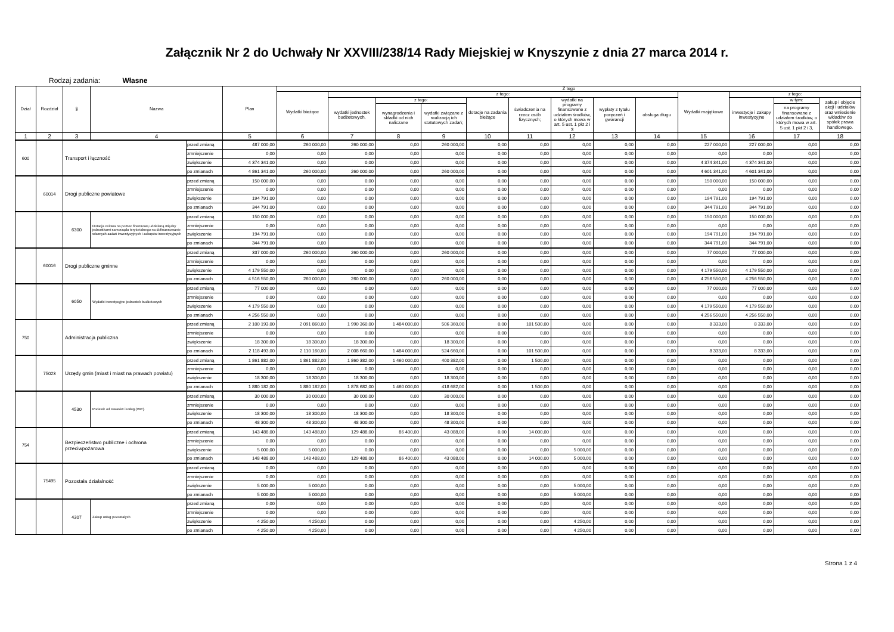Załącznik Nr 2 do Uchwały Nr XXVIII/238/14 Rady Miejskiej w Knyszynie z dnia 27 marca 2014 r.
Rodzaj zadania: Własne
| Dział | Rozdział | § | Nazwa | | Plan | Z tego | | | | | | | | | | | | |
| --- | --- | --- | --- | --- | --- | --- | --- | --- | --- | --- | --- | --- | --- | --- | --- | --- | --- | --- |
| | | | | | | Wydatki bieżące | z tego: | | | | | | | | Wydatki majątkowe | z tego: | | |
| | | | | | | | wydatki jednostek budżetowych, | z tego: | | dotacje na zadania bieżące | świadczenia na rzecz osób fizycznych; | wydatki na programy finansowane z udziałem środków, o których mowa w art. 5 ust. 1 pkt 2 i 3 | wypłaty z tytułu poręczeń i gwarancji | obsługa długu | | inwestycje i zakupy inwestycyjne | w tym: | zakup i objęcie akcji i udziałów oraz wniesienie wkładów do spółek prawa handlowego. |
| | | | | | | | | wynagrodzenia i składki od nich naliczane | wydatki związane z realizacją ich statutowych zadań; | | | | | | | | na programy finansowane z udziałem środków, o których mowa w art. 5 ust. 1 pkt 2 i 3, | |
| 1 | 2 | 3 | 4 | | 5 | 6 | 7 | 8 | 9 | 10 | 11 | 12 | 13 | 14 | 15 | 16 | 17 | 18 |
| 600 | | Transport i łączność | | przed zmianą | 487 000,00 | 260 000,00 | 260 000,00 | 0,00 | 260 000,00 | 0,00 | 0,00 | 0,00 | 0,00 | 0,00 | 227 000,00 | 227 000,00 | 0,00 | 0,00 |
| | | | | zmniejszenie | 0,00 | 0,00 | 0,00 | 0,00 | 0,00 | 0,00 | 0,00 | 0,00 | 0,00 | 0,00 | 0,00 | 0,00 | 0,00 | 0,00 |
| | | | | zwiększenie | 4 374 341,00 | 0,00 | 0,00 | 0,00 | 0,00 | 0,00 | 0,00 | 0,00 | 0,00 | 0,00 | 4 374 341,00 | 4 374 341,00 | 0,00 | 0,00 |
| | | | | po zmianach | 4 861 341,00 | 260 000,00 | 260 000,00 | 0,00 | 260 000,00 | 0,00 | 0,00 | 0,00 | 0,00 | 0,00 | 4 601 341,00 | 4 601 341,00 | 0,00 | 0,00 |
| | 60014 | Drogi publiczne powiatowe | | przed zmianą | 150 000,00 | 0,00 | 0,00 | 0,00 | 0,00 | 0,00 | 0,00 | 0,00 | 0,00 | 0,00 | 150 000,00 | 150 000,00 | 0,00 | 0,00 |
| | | | | zmniejszenie | 0,00 | 0,00 | 0,00 | 0,00 | 0,00 | 0,00 | 0,00 | 0,00 | 0,00 | 0,00 | 0,00 | 0,00 | 0,00 | 0,00 |
| | | | | zwiększenie | 194 791,00 | 0,00 | 0,00 | 0,00 | 0,00 | 0,00 | 0,00 | 0,00 | 0,00 | 0,00 | 194 791,00 | 194 791,00 | 0,00 | 0,00 |
| | | | | po zmianach | 344 791,00 | 0,00 | 0,00 | 0,00 | 0,00 | 0,00 | 0,00 | 0,00 | 0,00 | 0,00 | 344 791,00 | 344 791,00 | 0,00 | 0,00 |
| | | 6300 | Dotacja celowa na pomoc finansową udzielaną między jednostkami samorządu terytorialnego na dofinansowanie własnych zadań inwestycyjnych i zakupów inwestycyjnych | przed zmianą | 150 000,00 | 0,00 | 0,00 | 0,00 | 0,00 | 0,00 | 0,00 | 0,00 | 0,00 | 0,00 | 150 000,00 | 150 000,00 | 0,00 | 0,00 |
| | | | | zmniejszenie | 0,00 | 0,00 | 0,00 | 0,00 | 0,00 | 0,00 | 0,00 | 0,00 | 0,00 | 0,00 | 0,00 | 0,00 | 0,00 | 0,00 |
| | | | | zwiększenie | 194 791,00 | 0,00 | 0,00 | 0,00 | 0,00 | 0,00 | 0,00 | 0,00 | 0,00 | 0,00 | 194 791,00 | 194 791,00 | 0,00 | 0,00 |
| | | | | po zmianach | 344 791,00 | 0,00 | 0,00 | 0,00 | 0,00 | 0,00 | 0,00 | 0,00 | 0,00 | 0,00 | 344 791,00 | 344 791,00 | 0,00 | 0,00 |
| | 60016 | Drogi publiczne gminne | | przed zmianą | 337 000,00 | 260 000,00 | 260 000,00 | 0,00 | 260 000,00 | 0,00 | 0,00 | 0,00 | 0,00 | 0,00 | 77 000,00 | 77 000,00 | 0,00 | 0,00 |
| | | | | zmniejszenie | 0,00 | 0,00 | 0,00 | 0,00 | 0,00 | 0,00 | 0,00 | 0,00 | 0,00 | 0,00 | 0,00 | 0,00 | 0,00 | 0,00 |
| | | | | zwiększenie | 4 179 550,00 | 0,00 | 0,00 | 0,00 | 0,00 | 0,00 | 0,00 | 0,00 | 0,00 | 0,00 | 4 179 550,00 | 4 179 550,00 | 0,00 | 0,00 |
| | | | | po zmianach | 4 516 550,00 | 260 000,00 | 260 000,00 | 0,00 | 260 000,00 | 0,00 | 0,00 | 0,00 | 0,00 | 0,00 | 4 256 550,00 | 4 256 550,00 | 0,00 | 0,00 |
| | | 6050 | Wydatki inwestycyjne jednostek budżetowych | przed zmianą | 77 000,00 | 0,00 | 0,00 | 0,00 | 0,00 | 0,00 | 0,00 | 0,00 | 0,00 | 0,00 | 77 000,00 | 77 000,00 | 0,00 | 0,00 |
| | | | | zmniejszenie | 0,00 | 0,00 | 0,00 | 0,00 | 0,00 | 0,00 | 0,00 | 0,00 | 0,00 | 0,00 | 0,00 | 0,00 | 0,00 | 0,00 |
| | | | | zwiększenie | 4 179 550,00 | 0,00 | 0,00 | 0,00 | 0,00 | 0,00 | 0,00 | 0,00 | 0,00 | 0,00 | 4 179 550,00 | 4 179 550,00 | 0,00 | 0,00 |
| | | | | po zmianach | 4 256 550,00 | 0,00 | 0,00 | 0,00 | 0,00 | 0,00 | 0,00 | 0,00 | 0,00 | 0,00 | 4 256 550,00 | 4 256 550,00 | 0,00 | 0,00 |
| 750 | | Administracja publiczna | | przed zmianą | 2 100 193,00 | 2 091 860,00 | 1 990 360,00 | 1 484 000,00 | 506 360,00 | 0,00 | 101 500,00 | 0,00 | 0,00 | 0,00 | 8 333,00 | 8 333,00 | 0,00 | 0,00 |
| | | | | zmniejszenie | 0,00 | 0,00 | 0,00 | 0,00 | 0,00 | 0,00 | 0,00 | 0,00 | 0,00 | 0,00 | 0,00 | 0,00 | 0,00 | 0,00 |
| | | | | zwiększenie | 18 300,00 | 18 300,00 | 18 300,00 | 0,00 | 18 300,00 | 0,00 | 0,00 | 0,00 | 0,00 | 0,00 | 0,00 | 0,00 | 0,00 | 0,00 |
| | | | | po zmianach | 2 118 493,00 | 2 110 160,00 | 2 008 660,00 | 1 484 000,00 | 524 660,00 | 0,00 | 101 500,00 | 0,00 | 0,00 | 0,00 | 8 333,00 | 8 333,00 | 0,00 | 0,00 |
| | 75023 | Urzędy gmin (miast i miast na prawach powiatu) | | przed zmianą | 1 861 882,00 | 1 861 882,00 | 1 860 382,00 | 1 460 000,00 | 400 382,00 | 0,00 | 1 500,00 | 0,00 | 0,00 | 0,00 | 0,00 | 0,00 | 0,00 | 0,00 |
| | | | | zmniejszenie | 0,00 | 0,00 | 0,00 | 0,00 | 0,00 | 0,00 | 0,00 | 0,00 | 0,00 | 0,00 | 0,00 | 0,00 | 0,00 | 0,00 |
| | | | | zwiększenie | 18 300,00 | 18 300,00 | 18 300,00 | 0,00 | 18 300,00 | 0,00 | 0,00 | 0,00 | 0,00 | 0,00 | 0,00 | 0,00 | 0,00 | 0,00 |
| | | | | po zmianach | 1 880 182,00 | 1 880 182,00 | 1 878 682,00 | 1 460 000,00 | 418 682,00 | 0,00 | 1 500,00 | 0,00 | 0,00 | 0,00 | 0,00 | 0,00 | 0,00 | 0,00 |
| | | 4530 | Podatek od towarów i usług (VAT). | przed zmianą | 30 000,00 | 30 000,00 | 30 000,00 | 0,00 | 30 000,00 | 0,00 | 0,00 | 0,00 | 0,00 | 0,00 | 0,00 | 0,00 | 0,00 | 0,00 |
| | | | | zmniejszenie | 0,00 | 0,00 | 0,00 | 0,00 | 0,00 | 0,00 | 0,00 | 0,00 | 0,00 | 0,00 | 0,00 | 0,00 | 0,00 | 0,00 |
| | | | | zwiększenie | 18 300,00 | 18 300,00 | 18 300,00 | 0,00 | 18 300,00 | 0,00 | 0,00 | 0,00 | 0,00 | 0,00 | 0,00 | 0,00 | 0,00 | 0,00 |
| | | | | po zmianach | 48 300,00 | 48 300,00 | 48 300,00 | 0,00 | 48 300,00 | 0,00 | 0,00 | 0,00 | 0,00 | 0,00 | 0,00 | 0,00 | 0,00 | 0,00 |
| 754 | | Bezpieczeństwo publiczne i ochrona przeciwpożarowa | | przed zmianą | 143 488,00 | 143 488,00 | 129 488,00 | 86 400,00 | 43 088,00 | 0,00 | 14 000,00 | 0,00 | 0,00 | 0,00 | 0,00 | 0,00 | 0,00 | 0,00 |
| | | | | zmniejszenie | 0,00 | 0,00 | 0,00 | 0,00 | 0,00 | 0,00 | 0,00 | 0,00 | 0,00 | 0,00 | 0,00 | 0,00 | 0,00 | 0,00 |
| | | | | zwiększenie | 5 000,00 | 5 000,00 | 0,00 | 0,00 | 0,00 | 0,00 | 0,00 | 5 000,00 | 0,00 | 0,00 | 0,00 | 0,00 | 0,00 | 0,00 |
| | | | | po zmianach | 148 488,00 | 148 488,00 | 129 488,00 | 86 400,00 | 43 088,00 | 0,00 | 14 000,00 | 5 000,00 | 0,00 | 0,00 | 0,00 | 0,00 | 0,00 | 0,00 |
| | 75495 | Pozostała działalność | | przed zmianą | 0,00 | 0,00 | 0,00 | 0,00 | 0,00 | 0,00 | 0,00 | 0,00 | 0,00 | 0,00 | 0,00 | 0,00 | 0,00 | 0,00 |
| | | | | zmniejszenie | 0,00 | 0,00 | 0,00 | 0,00 | 0,00 | 0,00 | 0,00 | 0,00 | 0,00 | 0,00 | 0,00 | 0,00 | 0,00 | 0,00 |
| | | | | zwiększenie | 5 000,00 | 5 000,00 | 0,00 | 0,00 | 0,00 | 0,00 | 0,00 | 5 000,00 | 0,00 | 0,00 | 0,00 | 0,00 | 0,00 | 0,00 |
| | | | | po zmianach | 5 000,00 | 5 000,00 | 0,00 | 0,00 | 0,00 | 0,00 | 0,00 | 5 000,00 | 0,00 | 0,00 | 0,00 | 0,00 | 0,00 | 0,00 |
| | | 4307 | Zakup usług pozostałych | przed zmianą | 0,00 | 0,00 | 0,00 | 0,00 | 0,00 | 0,00 | 0,00 | 0,00 | 0,00 | 0,00 | 0,00 | 0,00 | 0,00 | 0,00 |
| | | | | zmniejszenie | 0,00 | 0,00 | 0,00 | 0,00 | 0,00 | 0,00 | 0,00 | 0,00 | 0,00 | 0,00 | 0,00 | 0,00 | 0,00 | 0,00 |
| | | | | zwiększenie | 4 250,00 | 4 250,00 | 0,00 | 0,00 | 0,00 | 0,00 | 0,00 | 4 250,00 | 0,00 | 0,00 | 0,00 | 0,00 | 0,00 | 0,00 |
| | | | | po zmianach | 4 250,00 | 4 250,00 | 0,00 | 0,00 | 0,00 | 0,00 | 0,00 | 4 250,00 | 0,00 | 0,00 | 0,00 | 0,00 | 0,00 | 0,00 |
Strona 1 z 4